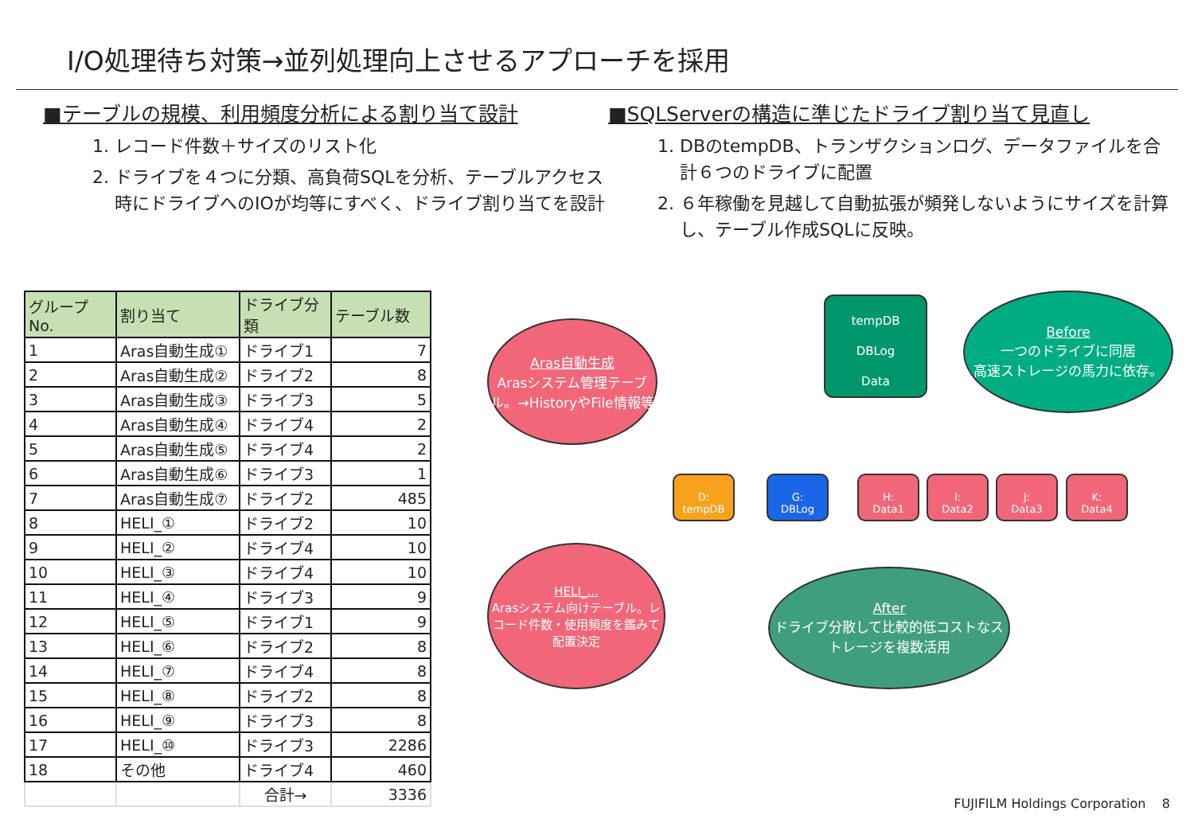I/O処理待ち対策→並列処理向上させるアプローチを採用
■テーブルの規模、利用頻度分析による割り当て設計
1. レコード件数＋サイズのリスト化
2. ドライブを４つに分類、高負荷SQLを分析、テーブルアクセス時にドライブへのIOが均等にすべく、ドライブ割り当てを設計
■SQLServerの構造に準じたドライブ割り当て見直し
1. DBのtempDB、トランザクションログ、データファイルを合計６つのドライブに配置
2. ６年稼働を見越して自動拡張が頻発しないようにサイズを計算し、テーブル作成SQLに反映。
| グループNo. | 割り当て | ドライブ分類 | テーブル数 |
| --- | --- | --- | --- |
| 1 | Aras自動生成① | ドライブ1 | 7 |
| 2 | Aras自動生成② | ドライブ2 | 8 |
| 3 | Aras自動生成③ | ドライブ3 | 5 |
| 4 | Aras自動生成④ | ドライブ4 | 2 |
| 5 | Aras自動生成⑤ | ドライブ4 | 2 |
| 6 | Aras自動生成⑥ | ドライブ3 | 1 |
| 7 | Aras自動生成⑦ | ドライブ2 | 485 |
| 8 | HELI_① | ドライブ2 | 10 |
| 9 | HELI_② | ドライブ4 | 10 |
| 10 | HELI_③ | ドライブ4 | 10 |
| 11 | HELI_④ | ドライブ3 | 9 |
| 12 | HELI_⑤ | ドライブ1 | 9 |
| 13 | HELI_⑥ | ドライブ2 | 8 |
| 14 | HELI_⑦ | ドライブ4 | 8 |
| 15 | HELI_⑧ | ドライブ2 | 8 |
| 16 | HELI_⑨ | ドライブ3 | 8 |
| 17 | HELI_⑩ | ドライブ3 | 2286 |
| 18 | その他 | ドライブ4 | 460 |
| | | 合計→ | 3336 |
Aras自動生成
Arasシステム管理テーブル。→HistoryやFile情報等
HELI_...
Arasシステム向けテーブル。レコード件数・使用頻度を鑑みて配置決定
tempDB
DBLog
Data
Before
一つのドライブに同居
高速ストレージの馬力に依存。
D:
tempDB
G:
DBLog
H:
Data1
I:
Data2
J:
Data3
K:
Data4
After
ドライブ分散して比較的低コストなストレージを複数活用
FUJIFILM Holdings Corporation 8